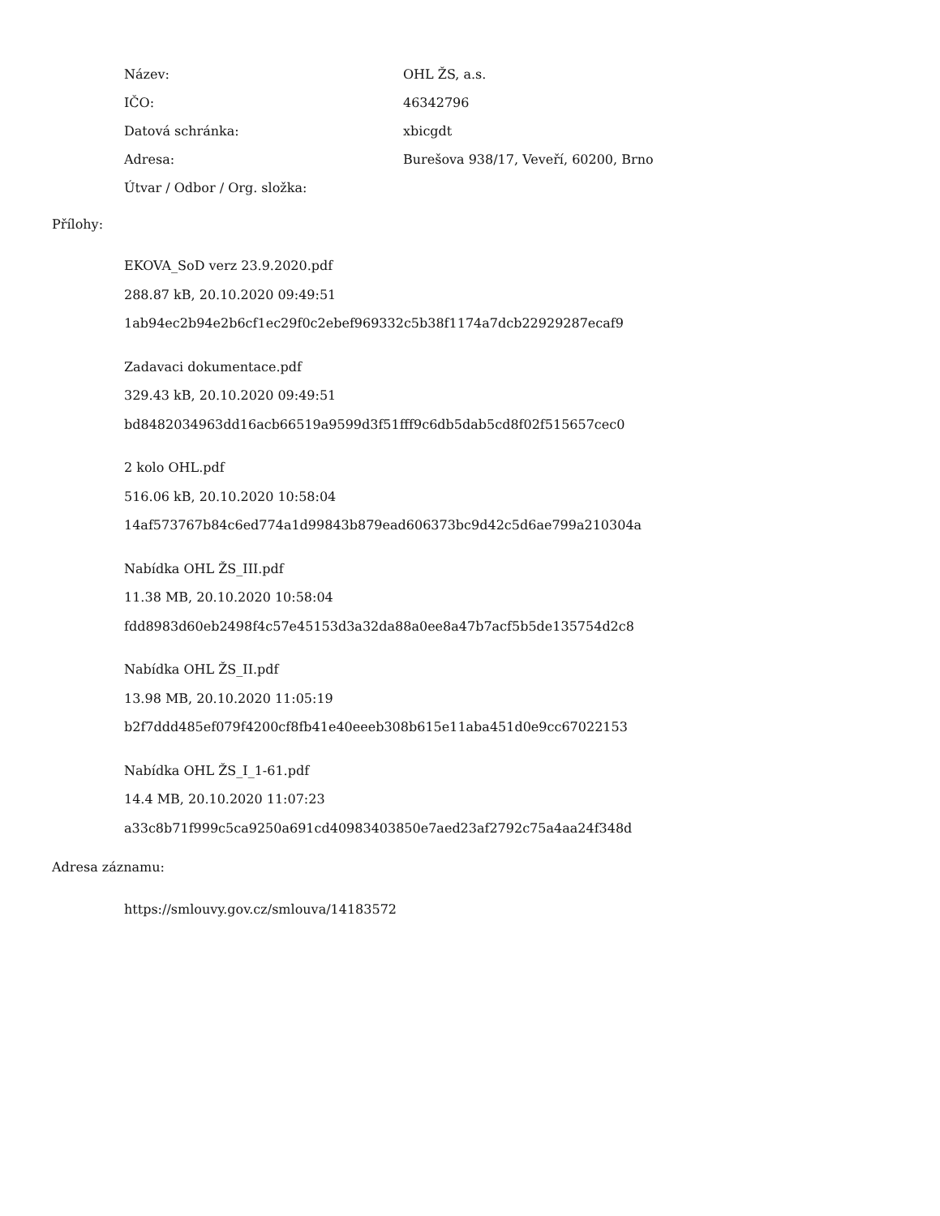Název: OHL ŽS, a.s.
IČO: 46342796
Datová schránka: xbicgdt
Adresa: Burešova 938/17, Veveří, 60200, Brno
Útvar / Odbor / Org. složka:
Přílohy:
EKOVA_SoD verz 23.9.2020.pdf
288.87 kB, 20.10.2020 09:49:51
1ab94ec2b94e2b6cf1ec29f0c2ebef969332c5b38f1174a7dcb22929287ecaf9
Zadavaci dokumentace.pdf
329.43 kB, 20.10.2020 09:49:51
bd8482034963dd16acb66519a9599d3f51fff9c6db5dab5cd8f02f515657cec0
2 kolo OHL.pdf
516.06 kB, 20.10.2020 10:58:04
14af573767b84c6ed774a1d99843b879ead606373bc9d42c5d6ae799a210304a
Nabídka OHL ŽS_III.pdf
11.38 MB, 20.10.2020 10:58:04
fdd8983d60eb2498f4c57e45153d3a32da88a0ee8a47b7acf5b5de135754d2c8
Nabídka OHL ŽS_II.pdf
13.98 MB, 20.10.2020 11:05:19
b2f7ddd485ef079f4200cf8fb41e40eeeb308b615e11aba451d0e9cc67022153
Nabídka OHL ŽS_I_1-61.pdf
14.4 MB, 20.10.2020 11:07:23
a33c8b71f999c5ca9250a691cd40983403850e7aed23af2792c75a4aa24f348d
Adresa záznamu:
https://smlouvy.gov.cz/smlouva/14183572